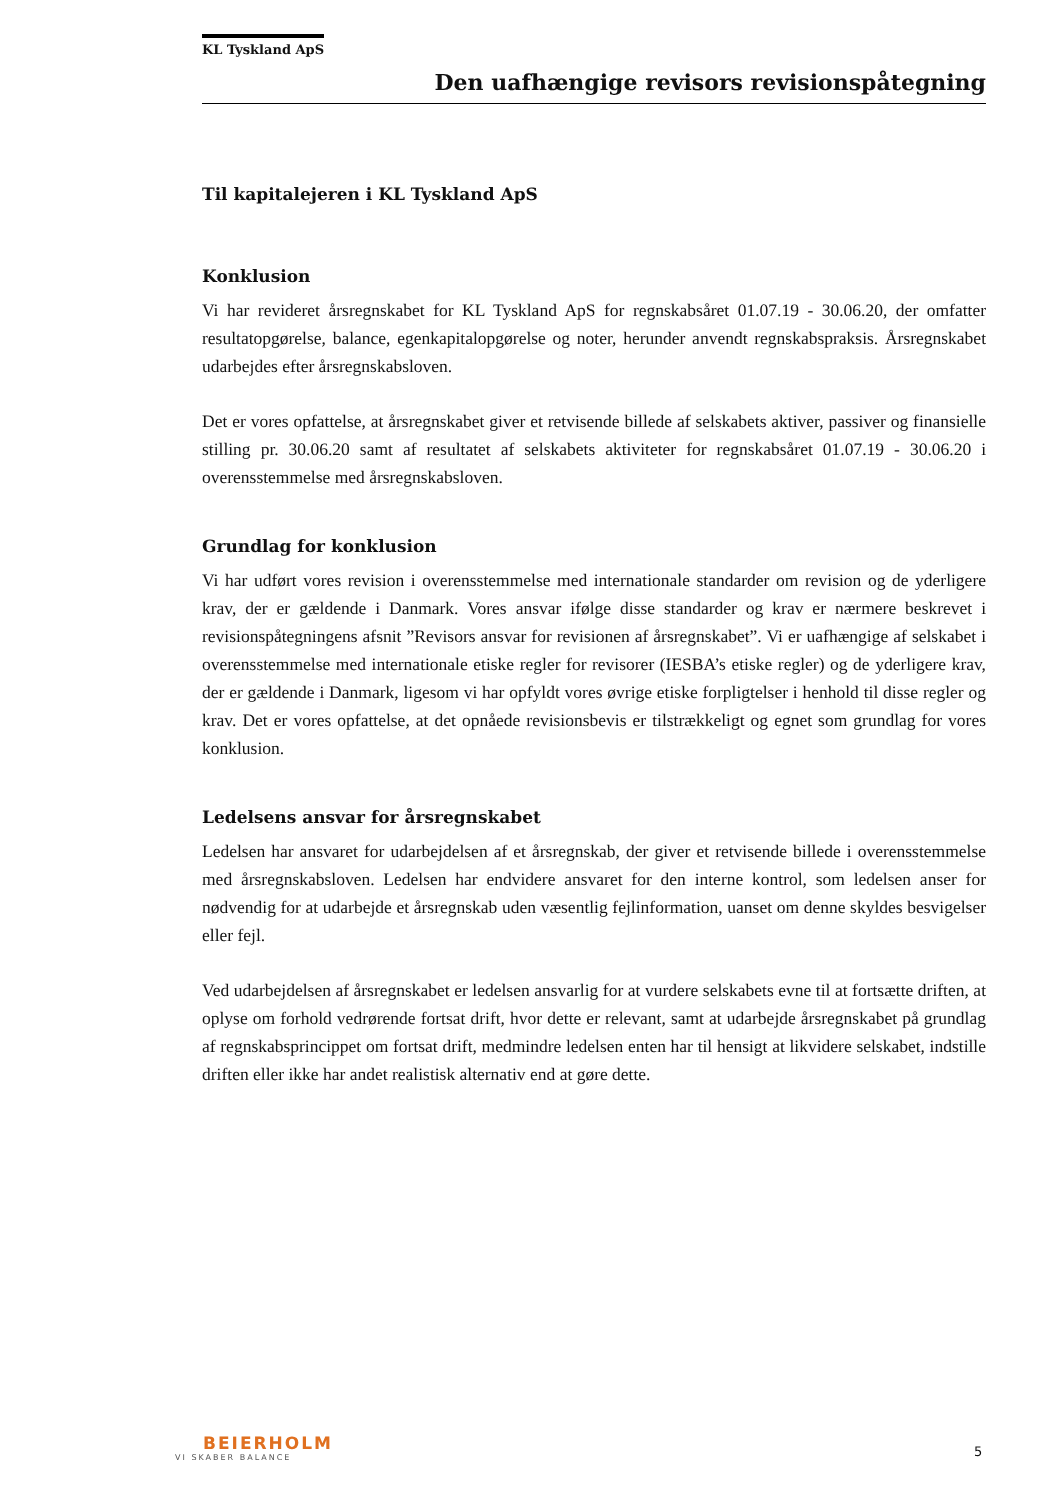KL Tyskland ApS
Den uafhængige revisors revisionspåtegning
Til kapitalejeren i KL Tyskland ApS
Konklusion
Vi har revideret årsregnskabet for KL Tyskland ApS for regnskabsåret 01.07.19 - 30.06.20, der omfatter resultatopgørelse, balance, egenkapitalopgørelse og noter, herunder anvendt regnskabspraksis. Årsregnskabet udarbejdes efter årsregnskabsloven.
Det er vores opfattelse, at årsregnskabet giver et retvisende billede af selskabets aktiver, passiver og finansielle stilling pr. 30.06.20 samt af resultatet af selskabets aktiviteter for regnskabsåret 01.07.19 - 30.06.20 i overensstemmelse med årsregnskabsloven.
Grundlag for konklusion
Vi har udført vores revision i overensstemmelse med internationale standarder om revision og de yderligere krav, der er gældende i Danmark. Vores ansvar ifølge disse standarder og krav er nærmere beskrevet i revisionspåtegningens afsnit ”Revisors ansvar for revisionen af årsregnskabet”. Vi er uafhængige af selskabet i overensstemmelse med internationale etiske regler for revisorer (IESBA’s etiske regler) og de yderligere krav, der er gældende i Danmark, ligesom vi har opfyldt vores øvrige etiske forpligtelser i henhold til disse regler og krav. Det er vores opfattelse, at det opnåede revisionsbevis er tilstrækkeligt og egnet som grundlag for vores konklusion.
Ledelsens ansvar for årsregnskabet
Ledelsen har ansvaret for udarbejdelsen af et årsregnskab, der giver et retvisende billede i overensstemmelse med årsregnskabsloven. Ledelsen har endvidere ansvaret for den interne kontrol, som ledelsen anser for nødvendig for at udarbejde et årsregnskab uden væsentlig fejlinformation, uanset om denne skyldes besvigelser eller fejl.
Ved udarbejdelsen af årsregnskabet er ledelsen ansvarlig for at vurdere selskabets evne til at fortsætte driften, at oplyse om forhold vedrørende fortsat drift, hvor dette er relevant, samt at udarbejde årsregnskabet på grundlag af regnskabsprincippet om fortsat drift, medmindre ledelsen enten har til hensigt at likvidere selskabet, indstille driften eller ikke har andet realistisk alternativ end at gøre dette.
BEIERHOLM
VI SKABER BALANCE
5